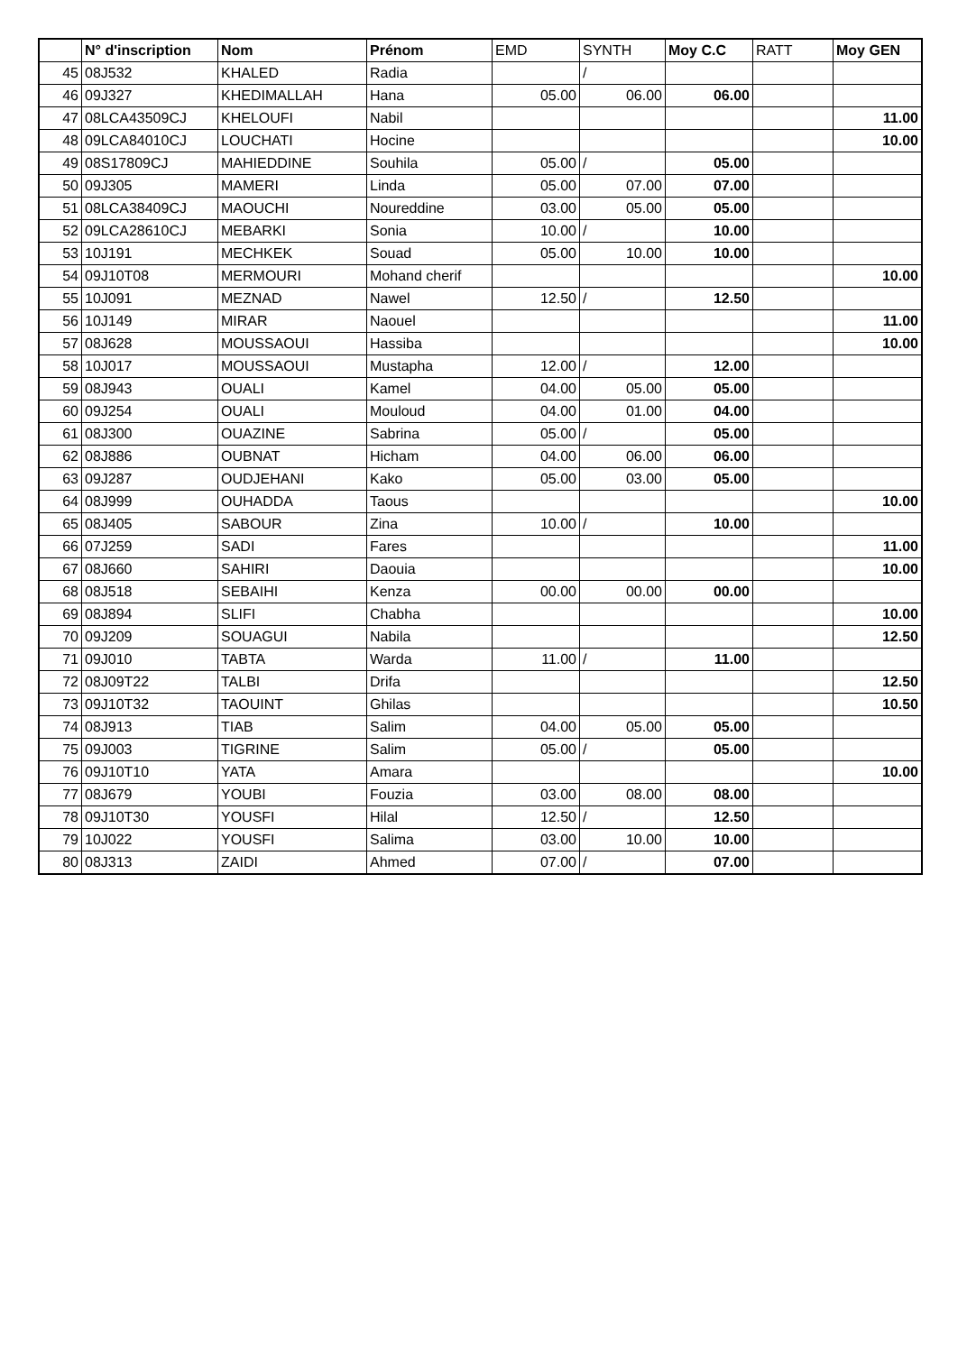| | N° d'inscription | Nom | Prénom | EMD | SYNTH | Moy C.C | RATT | Moy GEN |
| --- | --- | --- | --- | --- | --- | --- | --- | --- |
| 45 | 08J532 | KHALED | Radia | | / | | | |
| 46 | 09J327 | KHEDIMALLAH | Hana | 05.00 | 06.00 | 06.00 | | |
| 47 | 08LCA43509CJ | KHELOUFI | Nabil | | | | | 11.00 |
| 48 | 09LCA84010CJ | LOUCHATI | Hocine | | | | | 10.00 |
| 49 | 08S17809CJ | MAHIEDDINE | Souhila | 05.00 | / | 05.00 | | |
| 50 | 09J305 | MAMERI | Linda | 05.00 | 07.00 | 07.00 | | |
| 51 | 08LCA38409CJ | MAOUCHI | Noureddine | 03.00 | 05.00 | 05.00 | | |
| 52 | 09LCA28610CJ | MEBARKI | Sonia | 10.00 | / | 10.00 | | |
| 53 | 10J191 | MECHKEK | Souad | 05.00 | 10.00 | 10.00 | | |
| 54 | 09J10T08 | MERMOURI | Mohand cherif | | | | | 10.00 |
| 55 | 10J091 | MEZNAD | Nawel | 12.50 | / | 12.50 | | |
| 56 | 10J149 | MIRAR | Naouel | | | | | 11.00 |
| 57 | 08J628 | MOUSSAOUI | Hassiba | | | | | 10.00 |
| 58 | 10J017 | MOUSSAOUI | Mustapha | 12.00 | / | 12.00 | | |
| 59 | 08J943 | OUALI | Kamel | 04.00 | 05.00 | 05.00 | | |
| 60 | 09J254 | OUALI | Mouloud | 04.00 | 01.00 | 04.00 | | |
| 61 | 08J300 | OUAZINE | Sabrina | 05.00 | / | 05.00 | | |
| 62 | 08J886 | OUBNAT | Hicham | 04.00 | 06.00 | 06.00 | | |
| 63 | 09J287 | OUDJEHANI | Kako | 05.00 | 03.00 | 05.00 | | |
| 64 | 08J999 | OUHADDA | Taous | | | | | 10.00 |
| 65 | 08J405 | SABOUR | Zina | 10.00 | / | 10.00 | | |
| 66 | 07J259 | SADI | Fares | | | | | 11.00 |
| 67 | 08J660 | SAHIRI | Daouia | | | | | 10.00 |
| 68 | 08J518 | SEBAIHI | Kenza | 00.00 | 00.00 | 00.00 | | |
| 69 | 08J894 | SLIFI | Chabha | | | | | 10.00 |
| 70 | 09J209 | SOUAGUI | Nabila | | | | | 12.50 |
| 71 | 09J010 | TABTA | Warda | 11.00 | / | 11.00 | | |
| 72 | 08J09T22 | TALBI | Drifa | | | | | 12.50 |
| 73 | 09J10T32 | TAOUINT | Ghilas | | | | | 10.50 |
| 74 | 08J913 | TIAB | Salim | 04.00 | 05.00 | 05.00 | | |
| 75 | 09J003 | TIGRINE | Salim | 05.00 | / | 05.00 | | |
| 76 | 09J10T10 | YATA | Amara | | | | | 10.00 |
| 77 | 08J679 | YOUBI | Fouzia | 03.00 | 08.00 | 08.00 | | |
| 78 | 09J10T30 | YOUSFI | Hilal | 12.50 | / | 12.50 | | |
| 79 | 10J022 | YOUSFI | Salima | 03.00 | 10.00 | 10.00 | | |
| 80 | 08J313 | ZAIDI | Ahmed | 07.00 | / | 07.00 | | |